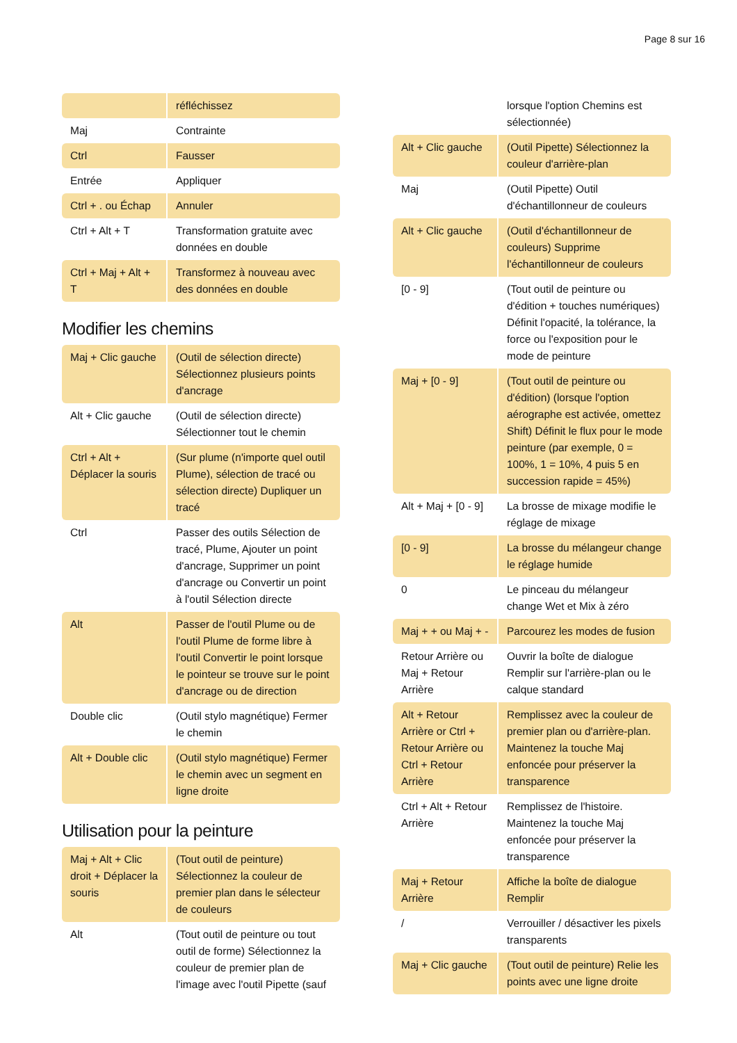Page 8 sur 16
| | réfléchissez |
| Maj | Contrainte |
| Ctrl | Fausser |
| Entrée | Appliquer |
| Ctrl + . ou Échap | Annuler |
| Ctrl + Alt + T | Transformation gratuite avec données en double |
| Ctrl + Maj + Alt + T | Transformez à nouveau avec des données en double |
Modifier les chemins
| Maj + Clic gauche | (Outil de sélection directe) Sélectionnez plusieurs points d'ancrage |
| Alt + Clic gauche | (Outil de sélection directe) Sélectionner tout le chemin |
| Ctrl + Alt + Déplacer la souris | (Sur plume (n'importe quel outil Plume), sélection de tracé ou sélection directe) Dupliquer un tracé |
| Ctrl | Passer des outils Sélection de tracé, Plume, Ajouter un point d'ancrage, Supprimer un point d'ancrage ou Convertir un point à l'outil Sélection directe |
| Alt | Passer de l'outil Plume ou de l'outil Plume de forme libre à l'outil Convertir le point lorsque le pointeur se trouve sur le point d'ancrage ou de direction |
| Double clic | (Outil stylo magnétique) Fermer le chemin |
| Alt + Double clic | (Outil stylo magnétique) Fermer le chemin avec un segment en ligne droite |
Utilisation pour la peinture
| Maj + Alt + Clic droit + Déplacer la souris | (Tout outil de peinture) Sélectionnez la couleur de premier plan dans le sélecteur de couleurs |
| Alt | (Tout outil de peinture ou tout outil de forme) Sélectionnez la couleur de premier plan de l'image avec l'outil Pipette (sauf |
| | lorsque l'option Chemins est sélectionnée) |
| Alt + Clic gauche | (Outil Pipette) Sélectionnez la couleur d'arrière-plan |
| Maj | (Outil Pipette) Outil d'échantillonneur de couleurs |
| Alt + Clic gauche | (Outil d'échantillonneur de couleurs) Supprime l'échantillonneur de couleurs |
| [0 - 9] | (Tout outil de peinture ou d'édition + touches numériques) Définit l'opacité, la tolérance, la force ou l'exposition pour le mode de peinture |
| Maj + [0 - 9] | (Tout outil de peinture ou d'édition) (lorsque l'option aérographe est activée, omettez Shift) Définit le flux pour le mode peinture (par exemple, 0 = 100%, 1 = 10%, 4 puis 5 en succession rapide = 45%) |
| Alt + Maj + [0 - 9] | La brosse de mixage modifie le réglage de mixage |
| [0 - 9] | La brosse du mélangeur change le réglage humide |
| 0 | Le pinceau du mélangeur change Wet et Mix à zéro |
| Maj + + ou Maj + - | Parcourez les modes de fusion |
| Retour Arrière ou Maj + Retour Arrière | Ouvrir la boîte de dialogue Remplir sur l'arrière-plan ou le calque standard |
| Alt + Retour Arrière or Ctrl + Retour Arrière ou Ctrl + Retour Arrière | Remplissez avec la couleur de premier plan ou d'arrière-plan. Maintenez la touche Maj enfoncée pour préserver la transparence |
| Ctrl + Alt + Retour Arrière | Remplissez de l'histoire. Maintenez la touche Maj enfoncée pour préserver la transparence |
| Maj + Retour Arrière | Affiche la boîte de dialogue Remplir |
| / | Verrouiller / désactiver les pixels transparents |
| Maj + Clic gauche | (Tout outil de peinture) Relie les points avec une ligne droite |